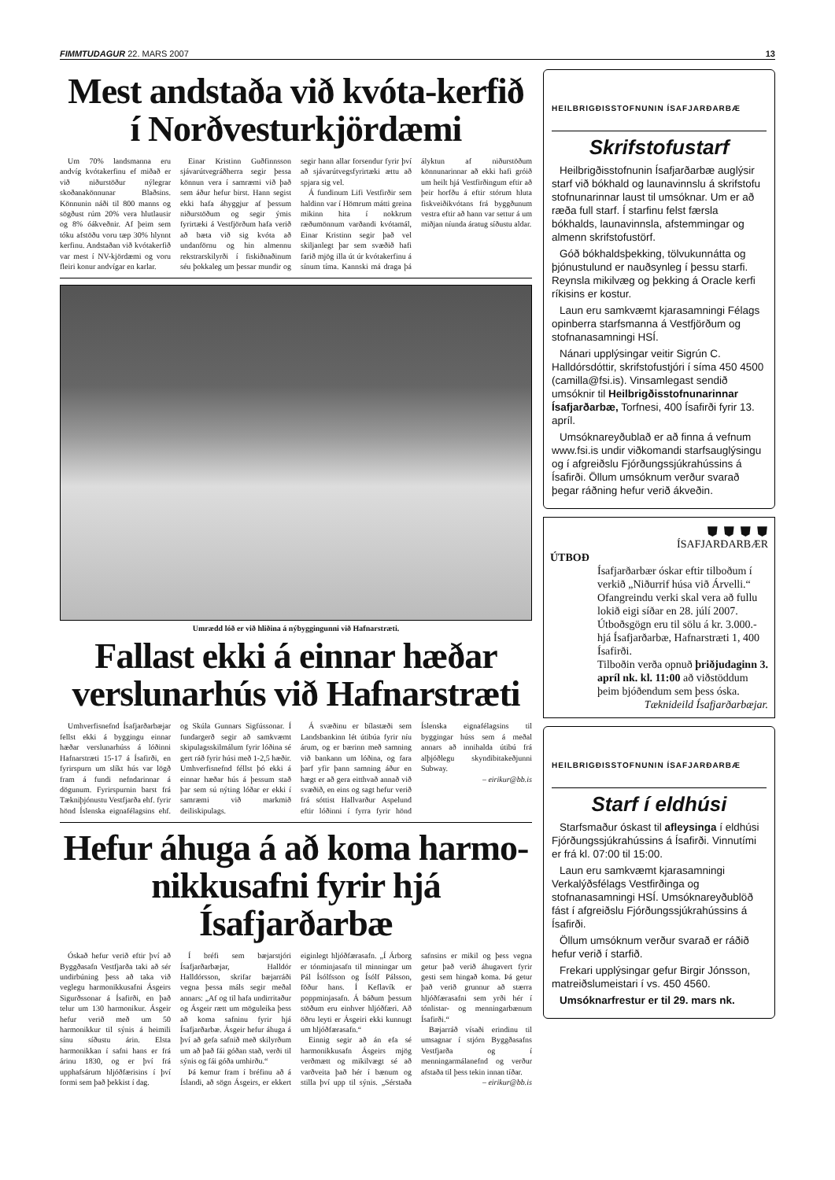FIMMTUDAGUR 22. MARS 2007 13
Mest andstaða við kvóta-kerfið í Norðvesturkjördæmi
Um 70% landsmanna eru andvíg kvótakerfinu ef miðað er við niðurstöður nýlegrar skoðanakönnunar Blaðsins. Könnunin náði til 800 manns og sögðust rúm 20% vera hlutlausir og 8% óákveðnir. Af þeim sem tóku afstöðu voru tæp 30% hlynnt kerfinu. Andstaðan við kvótakerfið var mest í NV-kjördæmi og voru fleiri konur andvígar en karlar.
Einar Kristinn Guðfinnsson sjávarútvegráðherra segir þessa könnun vera í samræmi við það sem áður hefur birst. Hann segist ekki hafa áhyggjur af þessum niðurstöðum og segir ýmis fyrirtæki á Vestfjörðum hafa verið að bæta við sig kvóta að undanförnu og hin almennu rekstrarskilyrði í fiskiðnaðinum séu þokkaleg um þessar mundir og segir hann allar forsendur fyrir því að sjávarútvegsfyrirtæki ættu að spjara sig vel.
Á fundinum Lifi Vestfirðir sem haldinn var í Hömrum mátti greina mikinn hita í nokkrum ræðumönnum varðandi kvótamál, Einar Kristinn segir það vel skiljanlegt þar sem svæðið hafi farið mjög illa út úr kvótakerfinu á sínum tíma. Kannski má draga þá ályktun af niðurstöðum könnunarinnar að ekki hafi gróið um heilt hjá Vestfirðingum eftir að þeir horfðu á eftir stórum hluta fiskveiðikvótans frá byggðunum vestra eftir að hann var settur á um miðjan níunda áratug síðustu aldar.
Umrædd lóð er við hliðina á nýbyggingunni við Hafnarstræti.
Fallast ekki á einnar hæðar verslunarhús við Hafnarstræti
Umhverfisnefnd Ísafjarðarbæjar fellst ekki á byggingu einnar hæðar verslunarhúss á lóðinni Hafnarstræti 15-17 á Ísafirði, en fyrirspurn um slíkt hús var lögð fram á fundi nefndarinnar á dögunum. Fyrirspurnin barst frá Tækniþjónustu Vestfjarða ehf. fyrir hönd Íslenska eignafélagsins ehf. og Skúla Gunnars Sigfússonar. Í fundargerð segir að samkvæmt skipulagsskilmálum fyrir lóðina sé gert ráð fyrir húsi með 1-2,5 hæðir. Umhverfisnefnd féllst þó ekki á einnar hæðar hús á þessum stað þar sem sú nýting lóðar er ekki í samræmi við markmið deiliskipulags.
Á svæðinu er bílastæði sem Landsbankinn lét útibúa fyrir níu árum, og er bærinn með samning við bankann um lóðina, og fara þarf yfir þann samning áður en hægt er að gera eitthvað annað við svæðið, en eins og sagt hefur verið frá sóttist Hallvarður Aspelund eftir lóðinni í fyrra fyrir hönd Íslenska eignafélagsins til byggingar húss sem á meðal annars að innihalda útibú frá alþjóðlegu skyndibitakeðjunni Subway.
– eirikur@bb.is
Hefur áhuga á að koma harmo-nikkusafni fyrir hjá Ísafjarðarbæ
Óskað hefur verið eftir því að Byggðasafn Vestfjarða taki að sér undirbúning þess að taka við veglegu harmonikkusafni Ásgeirs Sigurðssonar á Ísafirði, en það telur um 130 harmonikur. Ásgeir hefur verið með um 50 harmonikkur til sýnis á heimili sínu síðustu árin. Elsta harmonikkan í safni hans er frá árinu 1830, og er því frá upphafsárum hljóðfærisins í því formi sem það þekkist í dag.
Í bréfi sem bæjarstjóri Ísafjarðarbæjar, Halldór Halldórsson, skrifar bæjarráði vegna þessa máls segir meðal annars: „Af og til hafa undirritaður og Ásgeir rætt um möguleika þess að koma safninu fyrir hjá Ísafjarðarbæ. Ásgeir hefur áhuga á því að gefa safnið með skilyrðum um að það fái góðan stað, verði til sýnis og fái góða umhirðu.“
Þá kemur fram í bréfinu að á Íslandi, að sögn Ásgeirs, er ekkert eiginlegt hljóðfærasafn. „Í Árborg er tónminjasafn til minningar um Pál Ísólfsson og Ísólf Pálsson, föður hans. Í Keflavík er poppminjasafn. Á báðum þessum stöðum eru einhver hljóðfæri. Að öðru leyti er Ásgeiri ekki kunnugt um hljóðfærasafn.“
Einnig segir að án efa sé harmonikkusafn Ásgeirs mjög verðmætt og mikilvægt sé að varðveita það hér í bænum og stilla því upp til sýnis. „Sérstaða safnsins er mikil og þess vegna getur það verið áhugavert fyrir gesti sem hingað koma. Þá getur það verið grunnur að stærra hljóðfærasafni sem yrði hér í tónlistar- og menningarbænum Ísafirði.“
Bæjarráð vísaði erindinu til umsagnar í stjórn Byggðasafns Vestfjarða og í menningarmálanefnd og verður afstaða til þess tekin innan tíðar.
– eirikur@bb.is
HEILBRIGÐISSTOFNUNIN ÍSAFJARÐARBÆ
Skrifstofustarf
Heilbrigðisstofnunin Ísafjarðarbæ auglýsir starf við bókhald og launavinnslu á skrifstofu stofnunarinnar laust til umsóknar. Um er að ræða full starf. Í starfinu felst færsla bókhalds, launavinnsla, afstemmingar og almenn skrifstofustörf.
Góð bókhaldsþekking, tölvukunnátta og þjónustulund er nauðsynleg í þessu starfi. Reynsla mikilvæg og þekking á Oracle kerfi ríkisins er kostur.
Laun eru samkvæmt kjarasamningi Félags opinberra starfsmanna á Vestfjörðum og stofnanasamningi HSÍ.
Nánari upplýsingar veitir Sigrún C. Halldórsdóttir, skrifstofustjóri í síma 450 4500 (camilla@fsi.is). Vinsamlegast sendið umsóknir til Heilbrigðisstofnunarinnar Ísafjarðarbæ, Torfnesi, 400 Ísafirði fyrir 13. apríl.
Umsóknareyðublað er að finna á vefnum www.fsi.is undir viðkomandi starfsauglýsingu og í afgreiðslu Fjórðungssjúkrahússins á Ísafirði. Öllum umsóknum verður svarað þegar ráðning hefur verið ákveðin.
⛊ ⛊ ⛊ ⛊
ÍSAFJARÐARBÆR
ÚTBOÐ
Ísafjarðarbær óskar eftir tilboðum í verkið „Niðurrif húsa við Árvelli.“ Ofangreindu verki skal vera að fullu lokið eigi síðar en 28. júlí 2007. Útboðsgögn eru til sölu á kr. 3.000.- hjá Ísafjarðarbæ, Hafnarstræti 1, 400 Ísafirði.
Tilboðin verða opnuð þriðjudaginn 3. apríl nk. kl. 11:00 að viðstöddum þeim bjóðendum sem þess óska.
Tæknideild Ísafjarðarbæjar.
HEILBRIGÐISSTOFNUNIN ÍSAFJARÐARBÆ
Starf í eldhúsi
Starfsmaður óskast til afleysinga í eldhúsi Fjórðungssjúkrahússins á Ísafirði. Vinnutími er frá kl. 07:00 til 15:00.
Laun eru samkvæmt kjarasamningi Verkalýðsfélags Vestfirðinga og stofnanasamningi HSÍ. Umsóknareyðublöð fást í afgreiðslu Fjórðungssjúkrahússins á Ísafirði.
Öllum umsóknum verður svarað er ráðið hefur verið í starfið.
Frekari upplýsingar gefur Birgir Jónsson, matreiðslumeistari í vs. 450 4560.
Umsóknarfrestur er til 29. mars nk.